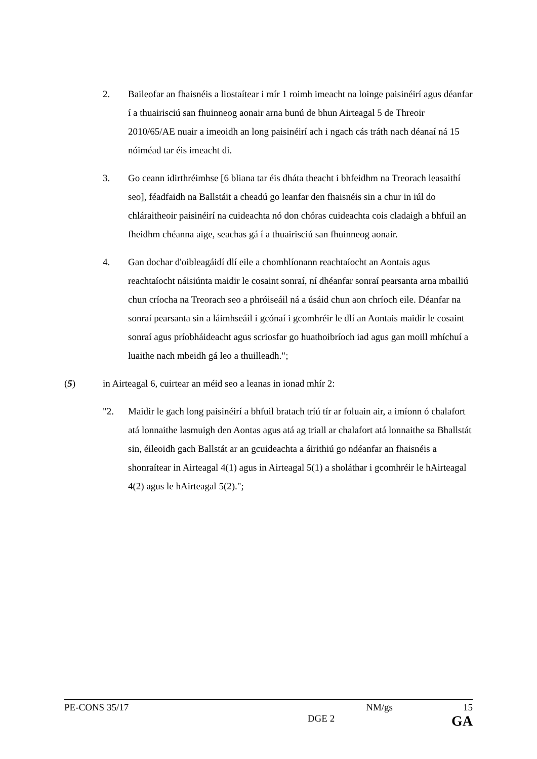2. Baileofar an fhaisnéis a liostaítear i mír 1 roimh imeacht na loinge paisinéirí agus déanfar í a thuairisciú san fhuinneog aonair arna bunú de bhun Airteagal 5 de Threoir 2010/65/AE nuair a imeoidh an long paisinéirí ach i ngach cás tráth nach déanaí ná 15 nóiméad tar éis imeacht di.
3. Go ceann idirthréimhse [6 bliana tar éis dháta theacht i bhfeidhm na Treorach leasaithí seo], féadfaidh na Ballstáit a cheadú go leanfar den fhaisnéis sin a chur in iúl do chláraitheoir paisinéirí na cuideachta nó don chóras cuideachta cois cladaigh a bhfuil an fheidhm chéanna aige, seachas gá í a thuairisciú san fhuinneog aonair.
4. Gan dochar d'oibleagáidí dlí eile a chomhlíonann reachtaíocht an Aontais agus reachtaíocht náisiúnta maidir le cosaint sonraí, ní dhéanfar sonraí pearsanta arna mbailiú chun críocha na Treorach seo a phróiseáil ná a úsáid chun aon chríoch eile. Déanfar na sonraí pearsanta sin a láimhseáil i gcónaí i gcomhréir le dlí an Aontais maidir le cosaint sonraí agus príobháideacht agus scriosfar go huathoibríoch iad agus gan moill mhíchuí a luaithe nach mbeidh gá leo a thuilleadh.";
(5) in Airteagal 6, cuirtear an méid seo a leanas in ionad mhír 2:
"2. Maidir le gach long paisinéirí a bhfuil bratach tríú tír ar foluain air, a imíonn ó chalafort atá lonnaithe lasmuigh den Aontas agus atá ag triall ar chalafort atá lonnaithe sa Bhallstát sin, éileoidh gach Ballstát ar an gcuideachta a áirithiú go ndéanfar an fhaisnéis a shonraítear in Airteagal 4(1) agus in Airteagal 5(1) a sholáthar i gcomhréir le hAirteagal 4(2) agus le hAirteagal 5(2).";
PE-CONS 35/17 NM/gs 15
DGE 2 GA